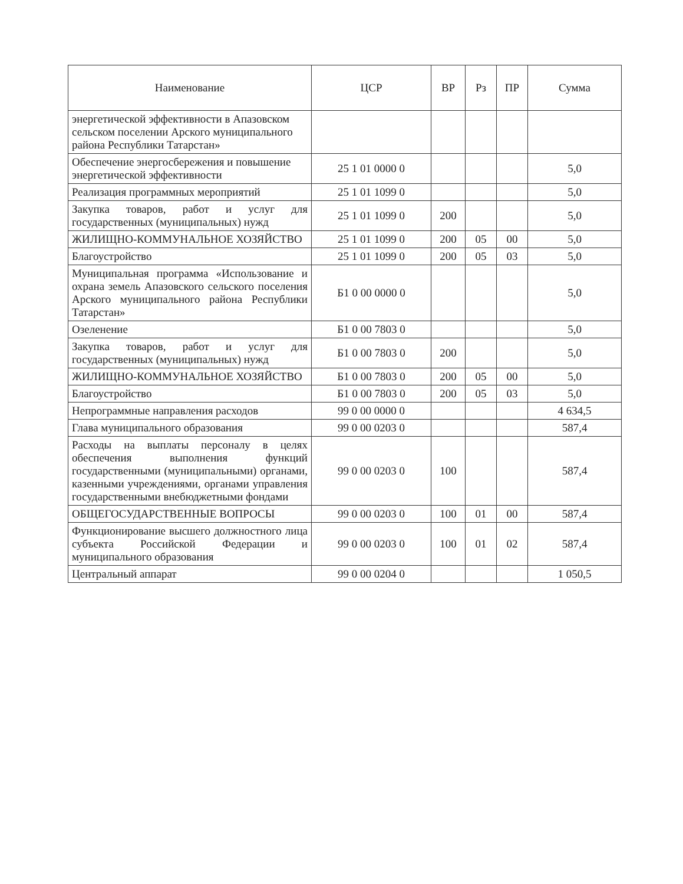| Наименование | ЦСР | ВР | Рз | ПР | Сумма |
| --- | --- | --- | --- | --- | --- |
| энергетической эффективности в Апазовском сельском поселении Арского муниципального района Республики Татарстан» | | | | | |
| Обеспечение энергосбережения и повышение энергетической эффективности | 25 1 01 0000 0 | | | | 5,0 |
| Реализация программных мероприятий | 25 1 01 1099 0 | | | | 5,0 |
| Закупка товаров, работ и услуг для государственных (муниципальных) нужд | 25 1 01 1099 0 | 200 | | | 5,0 |
| ЖИЛИЩНО-КОММУНАЛЬНОЕ ХОЗЯЙСТВО | 25 1 01 1099 0 | 200 | 05 | 00 | 5,0 |
| Благоустройство | 25 1 01 1099 0 | 200 | 05 | 03 | 5,0 |
| Муниципальная программа «Использование и охрана земель Апазовского сельского поселения Арского муниципального района Республики Татарстан» | Б1 0 00 0000 0 | | | | 5,0 |
| Озеленение | Б1 0 00 7803 0 | | | | 5,0 |
| Закупка товаров, работ и услуг для государственных (муниципальных) нужд | Б1 0 00 7803 0 | 200 | | | 5,0 |
| ЖИЛИЩНО-КОММУНАЛЬНОЕ ХОЗЯЙСТВО | Б1 0 00 7803 0 | 200 | 05 | 00 | 5,0 |
| Благоустройство | Б1 0 00 7803 0 | 200 | 05 | 03 | 5,0 |
| Непрограммные направления расходов | 99 0 00 0000 0 | | | | 4 634,5 |
| Глава муниципального образования | 99 0 00 0203 0 | | | | 587,4 |
| Расходы на выплаты персоналу в целях обеспечения выполнения функций государственными (муниципальными) органами, казенными учреждениями, органами управления государственными внебюджетными фондами | 99 0 00 0203 0 | 100 | | | 587,4 |
| ОБЩЕГОСУДАРСТВЕННЫЕ ВОПРОСЫ | 99 0 00 0203 0 | 100 | 01 | 00 | 587,4 |
| Функционирование высшего должностного лица субъекта Российской Федерации и муниципального образования | 99 0 00 0203 0 | 100 | 01 | 02 | 587,4 |
| Центральный аппарат | 99 0 00 0204 0 | | | | 1 050,5 |